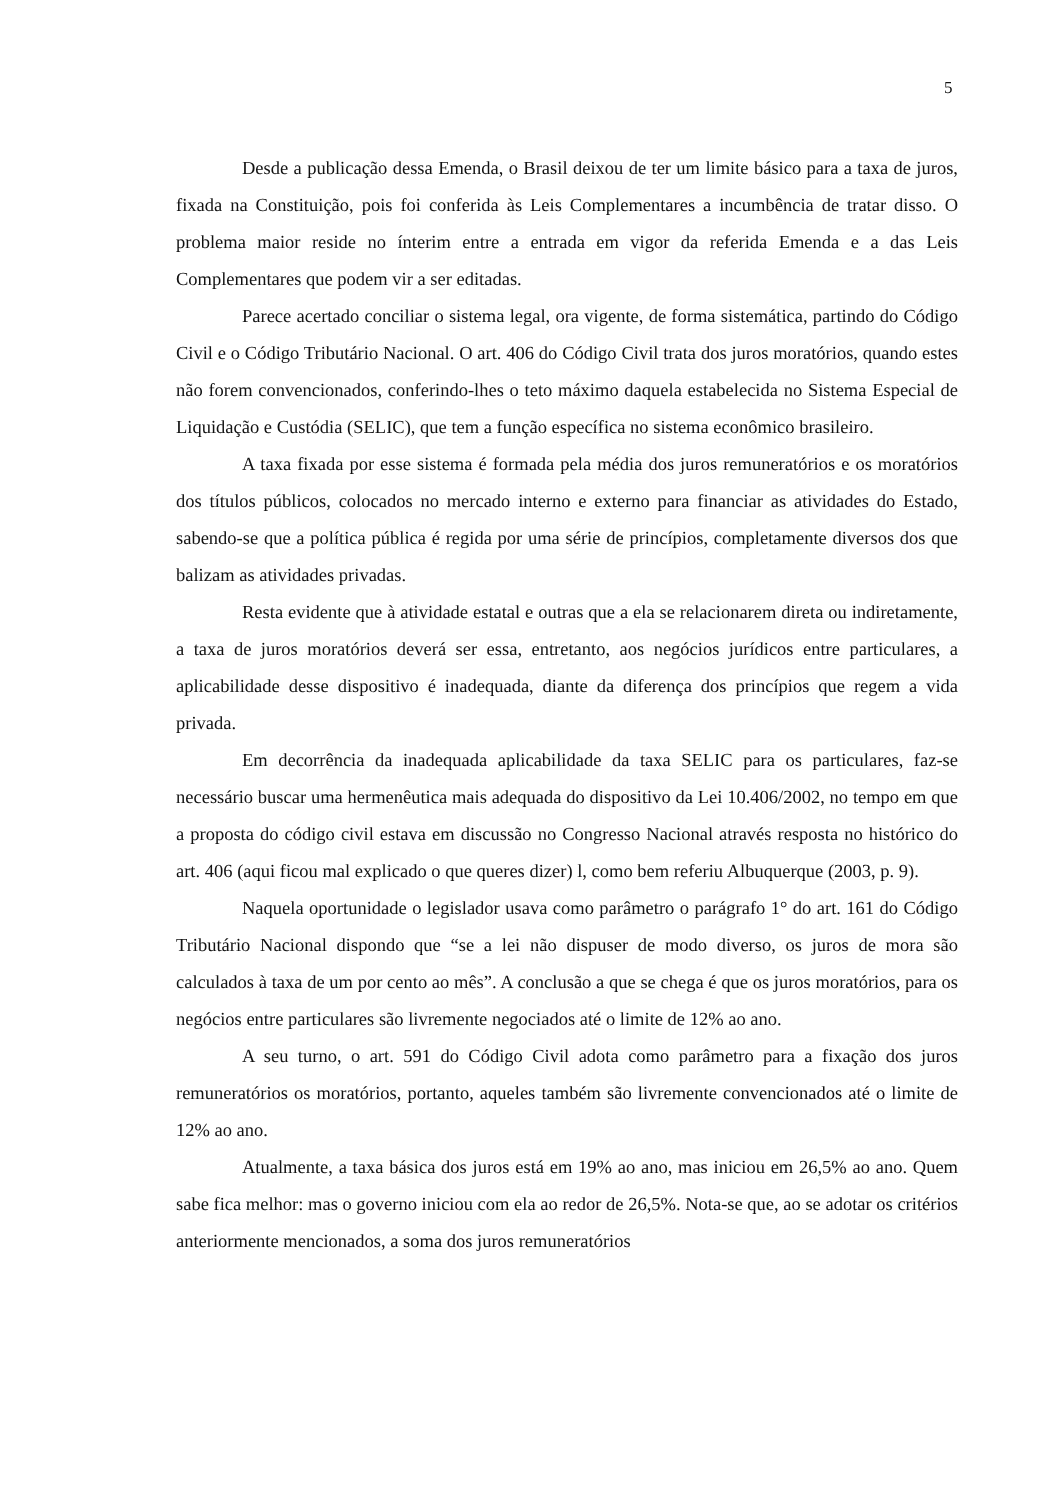5
Desde a publicação dessa Emenda, o Brasil deixou de ter um limite básico para a taxa de juros, fixada na Constituição, pois foi conferida às Leis Complementares a incumbência de tratar disso. O problema maior reside no ínterim entre a entrada em vigor da referida Emenda e a das Leis Complementares que podem vir a ser editadas.
Parece acertado conciliar o sistema legal, ora vigente, de forma sistemática, partindo do Código Civil e o Código Tributário Nacional. O art. 406 do Código Civil trata dos juros moratórios, quando estes não forem convencionados, conferindo-lhes o teto máximo daquela estabelecida no Sistema Especial de Liquidação e Custódia (SELIC), que tem a função específica no sistema econômico brasileiro.
A taxa fixada por esse sistema é formada pela média dos juros remuneratórios e os moratórios dos títulos públicos, colocados no mercado interno e externo para financiar as atividades do Estado, sabendo-se que a política pública é regida por uma série de princípios, completamente diversos dos que balizam as atividades privadas.
Resta evidente que à atividade estatal e outras que a ela se relacionarem direta ou indiretamente, a taxa de juros moratórios deverá ser essa, entretanto, aos negócios jurídicos entre particulares, a aplicabilidade desse dispositivo é inadequada, diante da diferença dos princípios que regem a vida privada.
Em decorrência da inadequada aplicabilidade da taxa SELIC para os particulares, faz-se necessário buscar uma hermenêutica mais adequada do dispositivo da Lei 10.406/2002, no tempo em que a proposta do código civil estava em discussão no Congresso Nacional através resposta no histórico do art. 406 (aqui ficou mal explicado o que queres dizer) l, como bem referiu Albuquerque (2003, p. 9).
Naquela oportunidade o legislador usava como parâmetro o parágrafo 1° do art. 161 do Código Tributário Nacional dispondo que “se a lei não dispuser de modo diverso, os juros de mora são calculados à taxa de um por cento ao mês”. A conclusão a que se chega é que os juros moratórios, para os negócios entre particulares são livremente negociados até o limite de 12% ao ano.
A seu turno, o art. 591 do Código Civil adota como parâmetro para a fixação dos juros remuneratórios os moratórios, portanto, aqueles também são livremente convencionados até o limite de 12% ao ano.
Atualmente, a taxa básica dos juros está em 19% ao ano, mas iniciou em 26,5% ao ano. Quem sabe fica melhor: mas o governo iniciou com ela ao redor de 26,5%. Nota-se que, ao se adotar os critérios anteriormente mencionados, a soma dos juros remuneratórios